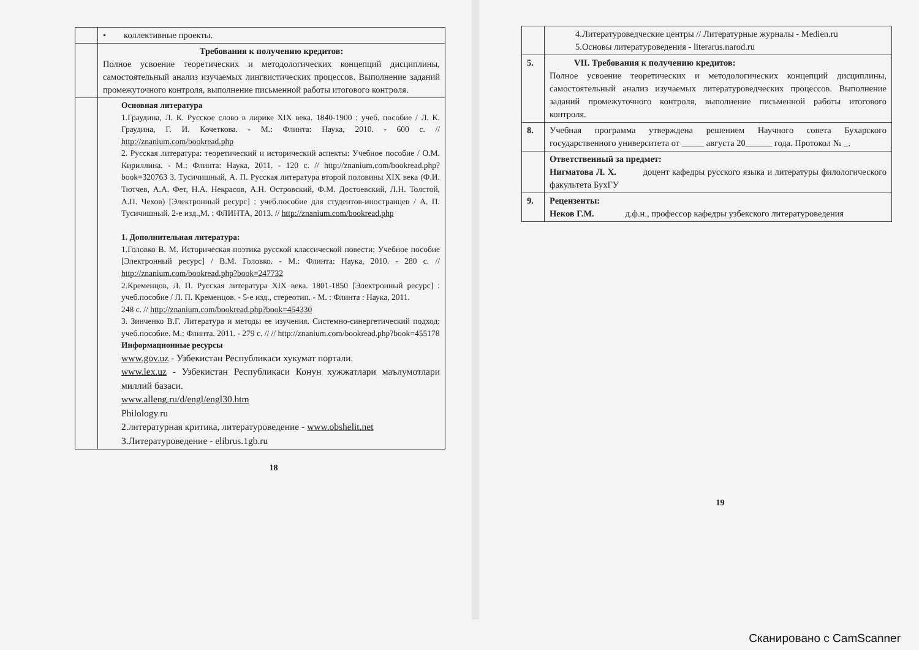| | • коллективные проекты. |
| | Требования к получению кредитов: Полное усвоение теоретических и методологических концепций дисциплины, самостоятельный анализ изучаемых лингвистических процессов. Выполнение заданий промежуточного контроля, выполнение письменной работы итогового контроля. |
| | Основная литература 1.Граудина, Л. К. Русское слово в лирике XIX века. 1840-1900 : учеб. пособие / Л. К. Граудина, Г. И. Кочеткова. - М.: Флинта: Наука, 2010. - 600 с. // http://znanium.com/bookread.php 2. Русская литература: теоретический и исторический аспекты: Учебное пособие / О.М. Кириллина. - М.: Флинта: Наука, 2011. - 120 с. // http://znanium.com/bookread.php?book=320763 3. Тусичишный, А. П. Русская литература второй половины XIX века (Ф.И. Тютчев, А.А. Фет, Н.А. Некрасов, А.Н. Островский, Ф.М. Достоевский, Л.Н. Толстой, А.П. Чехов) [Электронный ресурс] : учеб.пособие для студентов-иностранцев / А. П. Тусичишный. 2-е изд.,М. : ФЛИНТА, 2013. // http://znanium.com/bookread.php 1. Дополнительная литература: 1.Головко В. М. Историческая поэтика русской классической повести: Учебное пособие [Электронный ресурс] / В.М. Головко. - М.: Флинта: Наука, 2010. - 280 с. // http://znanium.com/bookread.php?book=247732 2.Кременцов, Л. П. Русская литература XIX века. 1801-1850 [Электронный ресурс] : учеб.пособие / Л. П. Кременцов. - 5-е изд., стереотип. - М. : Флинта : Наука, 2011. 248 с. // http://znanium.com/bookread.php?book=454330 3. Зинченко В.Г. Литература и методы ее изучения. Системно-синергетический подход: учеб.пособие. М.: Флинта. 2011. - 279 с. // // http://znanium.com/bookread.php?book=455178 Информационные ресурсы www.gov.uz - Узбекистан Республикаси хукумат портали. www.lex.uz - Узбекистан Республикаси Конун хужжатлари маълумотлари миллий базаси. www.alleng.ru/d/engl/engl30.htm Philology.ru 2.литературная критика, литературоведение - www.obshelit.net 3.Литературоведение - elibrus.1gb.ru |
18
| | 4.Литературоведческие центры // Литературные журналы - Medien.ru 5.Основы литературоведения - literarus.narod.ru |
| 5. | VII. Требования к получению кредитов: Полное усвоение теоретических и методологических концепций дисциплины, самостоятельный анализ изучаемых литературоведческих процессов. Выполнение заданий промежуточного контроля, выполнение письменной работы итогового контроля. |
| 8. | Учебная программа утверждена решением Научного совета Бухарского государственного университета от _____ августа 20______ года. Протокол № _. |
| | Ответственный за предмет: Нигматова Л. Х. доцент кафедры русского языка и литературы филологического факультета БухГУ |
| 9. | Рецензенты: Неков Г.М. д.ф.н., профессор кафедры узбекского литературоведения |
19
Сканировано с CamScanner